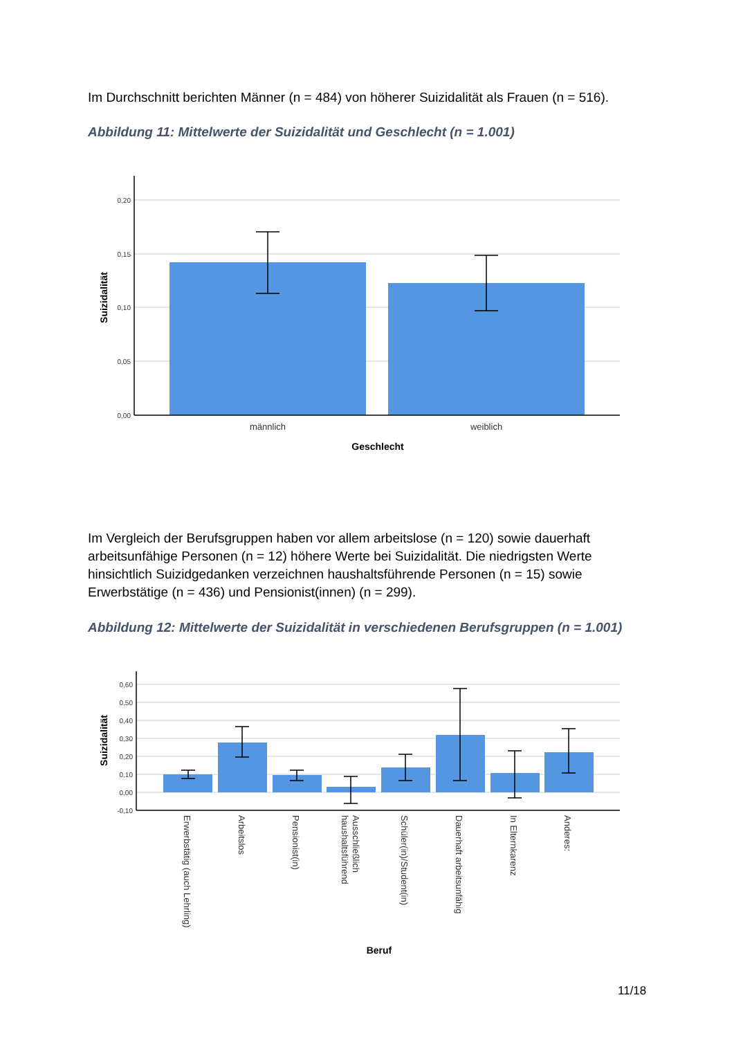Im Durchschnitt berichten Männer (n = 484) von höherer Suizidalität als Frauen (n = 516).
Abbildung 11: Mittelwerte der Suizidalität und Geschlecht (n = 1.001)
0,20
0,15
0,10
0,05
0,00
männlich
weiblich
Geschlecht
Suizidalität
Im Vergleich der Berufsgruppen haben vor allem arbeitslose (n = 120) sowie dauerhaft arbeitsunfähige Personen (n = 12) höhere Werte bei Suizidalität. Die niedrigsten Werte hinsichtlich Suizidgedanken verzeichnen haushaltsführende Personen (n = 15) sowie Erwerbstätige (n = 436) und Pensionist(innen) (n = 299).
Abbildung 12: Mittelwerte der Suizidalität in verschiedenen Berufsgruppen (n = 1.001)
0,60
0,50
0,40
0,30
0,20
0,10
0,00
-0,10
Erwerbstätig (auch Lehrling)
Arbeitslos
Pensionist(in)
Ausschließlich
haushaltsführend
Schüler(in)/Student(in)
Dauerhaft arbeitsunfähig
In Elternkarenz
Anderes:
Beruf
Suizidalität
11/18